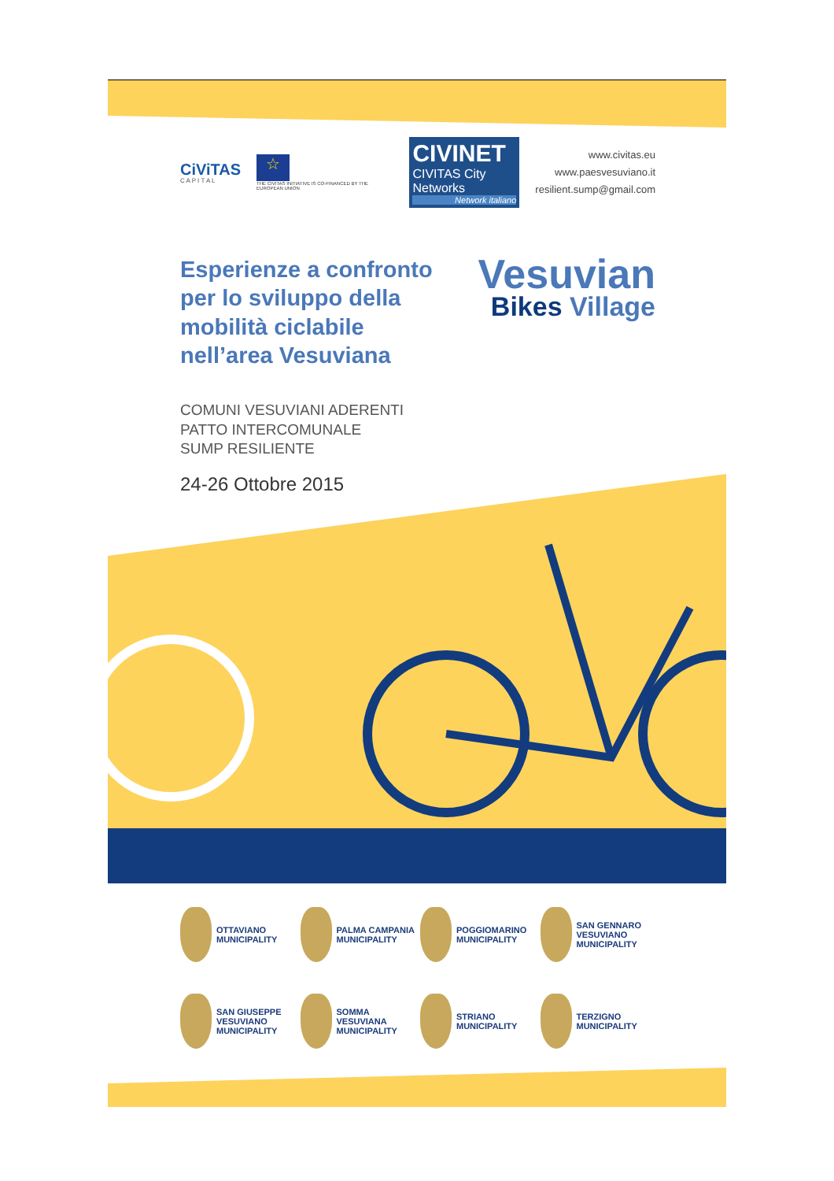CiViTAS
C A P I T A L
☆
THE CIVITAS INITIATIVE IS CO-FINANCED BY THE EUROPEAN UNION
CIVINET
CIVITAS City Networks
Network italiano
www.civitas.eu
www.paesvesuviano.it
resilient.sump@gmail.com
Esperienze a confronto per lo sviluppo della mobilità ciclabile nell’area Vesuviana
Vesuvian
Bikes Village
COMUNI VESUVIANI ADERENTI
PATTO INTERCOMUNALE
SUMP RESILIENTE
24-26 Ottobre 2015
OTTAVIANO MUNICIPALITY
PALMA CAMPANIA MUNICIPALITY
POGGIOMARINO MUNICIPALITY
SAN GENNARO VESUVIANO MUNICIPALITY
SAN GIUSEPPE VESUVIANO MUNICIPALITY
SOMMA VESUVIANA MUNICIPALITY
STRIANO MUNICIPALITY
TERZIGNO MUNICIPALITY